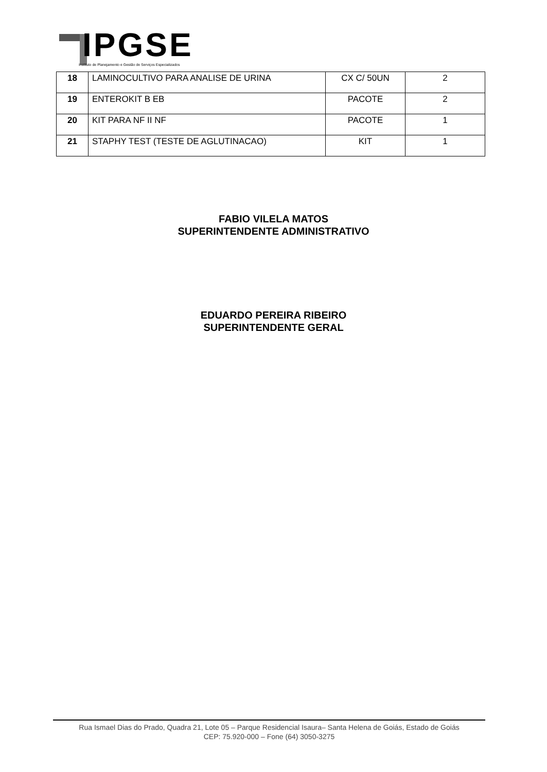IPGSE
Instituto de Planejamento e Gestão de Serviços Especializados
| 18 | LAMINOCULTIVO PARA ANALISE DE URINA | CX C/ 50UN | 2 |
| 19 | ENTEROKIT B EB | PACOTE | 2 |
| 20 | KIT PARA NF II NF | PACOTE | 1 |
| 21 | STAPHY TEST (TESTE DE AGLUTINACAO) | KIT | 1 |
FABIO VILELA MATOS
SUPERINTENDENTE ADMINISTRATIVO
EDUARDO PEREIRA RIBEIRO
SUPERINTENDENTE GERAL
Rua Ismael Dias do Prado, Quadra 21, Lote 05 – Parque Residencial Isaura– Santa Helena de Goiás, Estado de Goiás
CEP: 75.920-000 – Fone (64) 3050-3275